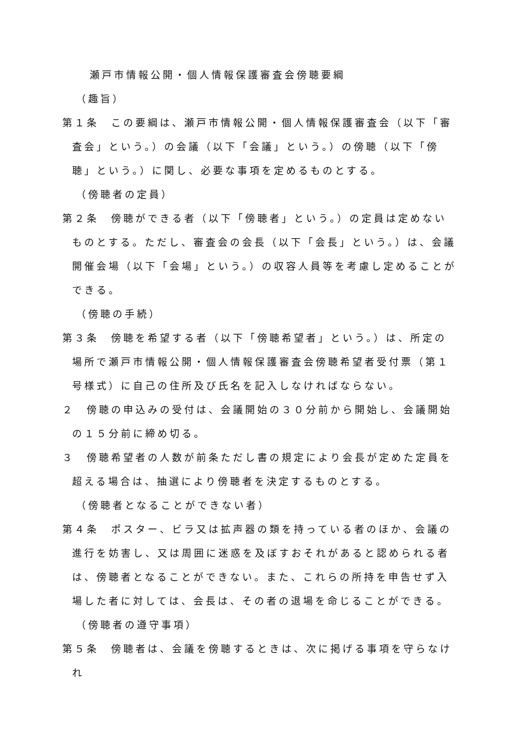瀬戸市情報公開・個人情報保護審査会傍聴要綱
（趣旨）
第１条　この要綱は、瀬戸市情報公開・個人情報保護審査会（以下「審査会」という。）の会議（以下「会議」という。）の傍聴（以下「傍聴」という。）に関し、必要な事項を定めるものとする。
（傍聴者の定員）
第２条　傍聴ができる者（以下「傍聴者」という。）の定員は定めないものとする。ただし、審査会の会長（以下「会長」という。）は、会議開催会場（以下「会場」という。）の収容人員等を考慮し定めることができる。
（傍聴の手続）
第３条　傍聴を希望する者（以下「傍聴希望者」という。）は、所定の場所で瀬戸市情報公開・個人情報保護審査会傍聴希望者受付票（第１号様式）に自己の住所及び氏名を記入しなければならない。
２　傍聴の申込みの受付は、会議開始の３０分前から開始し、会議開始の１５分前に締め切る。
３　傍聴希望者の人数が前条ただし書の規定により会長が定めた定員を超える場合は、抽選により傍聴者を決定するものとする。
（傍聴者となることができない者）
第４条　ポスター、ビラ又は拡声器の類を持っている者のほか、会議の進行を妨害し、又は周囲に迷惑を及ぼすおそれがあると認められる者は、傍聴者となることができない。また、これらの所持を申告せず入場した者に対しては、会長は、その者の退場を命じることができる。
（傍聴者の遵守事項）
第５条　傍聴者は、会議を傍聴するときは、次に掲げる事項を守らなけれ